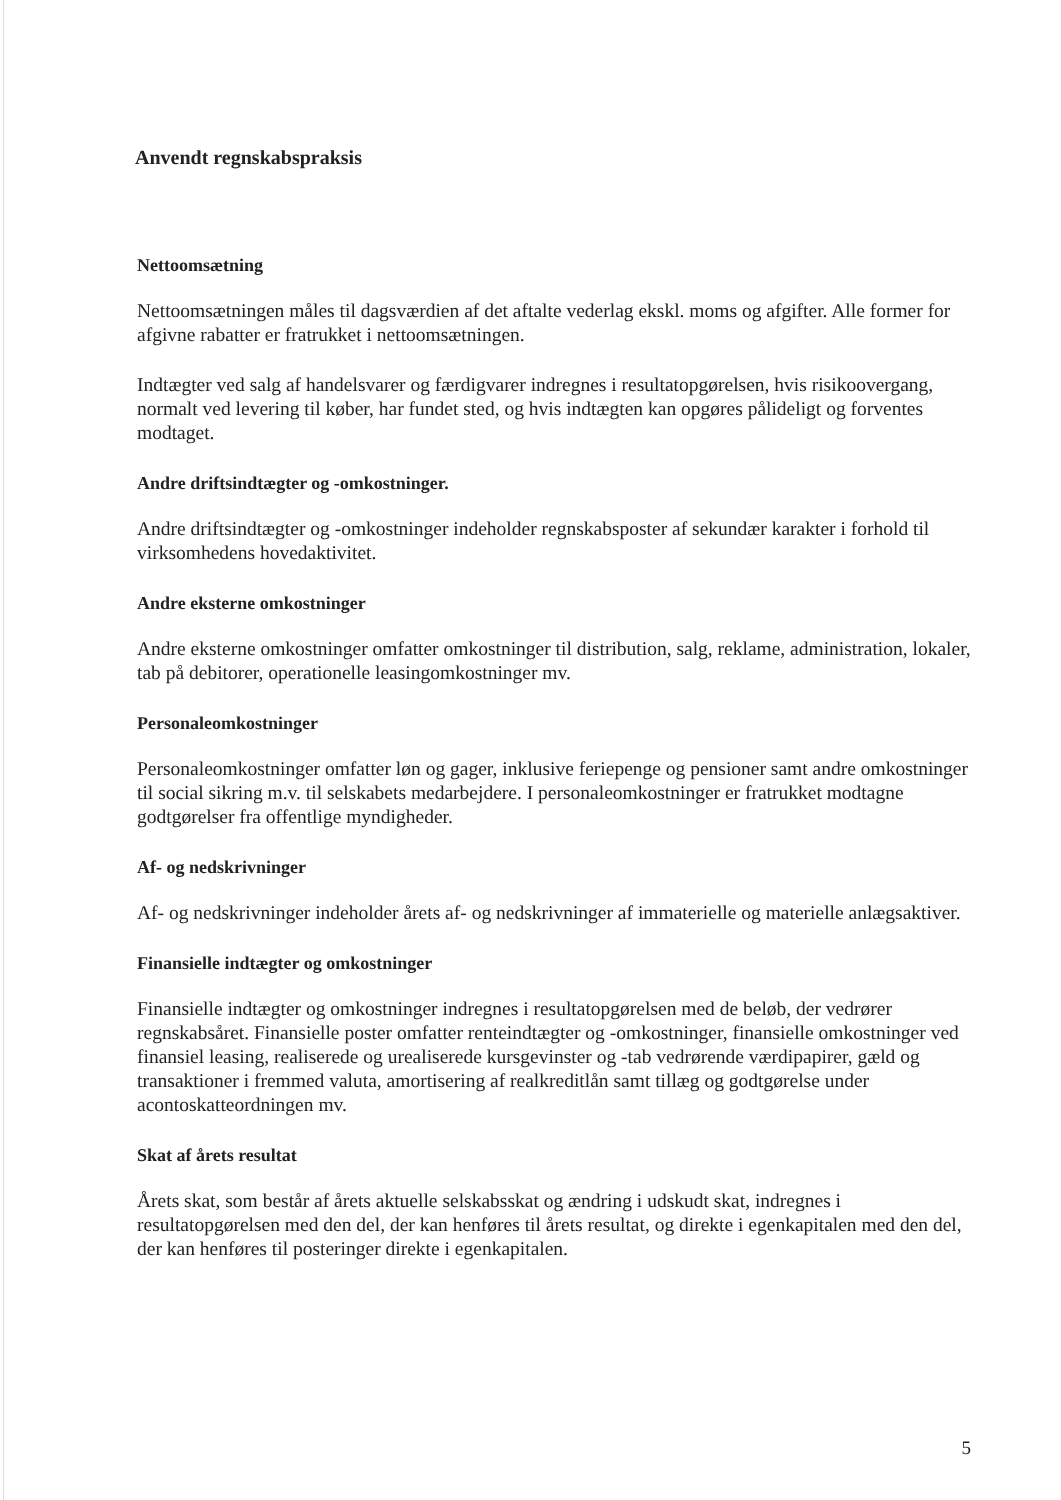Anvendt regnskabspraksis
Nettoomsætning
Nettoomsætningen måles til dagsværdien af det aftalte vederlag ekskl. moms og afgifter. Alle former for afgivne rabatter er fratrukket i nettoomsætningen.
Indtægter ved salg af handelsvarer og færdigvarer indregnes i resultatopgørelsen, hvis risikoovergang, normalt ved levering til køber, har fundet sted, og hvis indtægten kan opgøres pålideligt og forventes modtaget.
Andre driftsindtægter og -omkostninger.
Andre driftsindtægter og -omkostninger indeholder regnskabsposter af sekundær karakter i forhold til virksomhedens hovedaktivitet.
Andre eksterne omkostninger
Andre eksterne omkostninger omfatter omkostninger til distribution, salg, reklame, administration, lokaler, tab på debitorer, operationelle leasingomkostninger mv.
Personaleomkostninger
Personaleomkostninger omfatter løn og gager, inklusive feriepenge og pensioner samt andre omkostninger til social sikring m.v. til selskabets medarbejdere. I personaleomkostninger er fratrukket modtagne godtgørelser fra offentlige myndigheder.
Af- og nedskrivninger
Af- og nedskrivninger indeholder årets af- og nedskrivninger af immaterielle og materielle anlægsaktiver.
Finansielle indtægter og omkostninger
Finansielle indtægter og omkostninger indregnes i resultatopgørelsen med de beløb, der vedrører regnskabsåret. Finansielle poster omfatter renteindtægter og -omkostninger, finansielle omkostninger ved finansiel leasing, realiserede og urealiserede kursgevinster og -tab vedrørende værdipapirer, gæld og transaktioner i fremmed valuta, amortisering af realkreditlån samt tillæg og godtgørelse under acontoskatteordningen mv.
Skat af årets resultat
Årets skat, som består af årets aktuelle selskabsskat og ændring i udskudt skat, indregnes i resultatopgørelsen med den del, der kan henføres til årets resultat, og direkte i egenkapitalen med den del, der kan henføres til posteringer direkte i egenkapitalen.
5